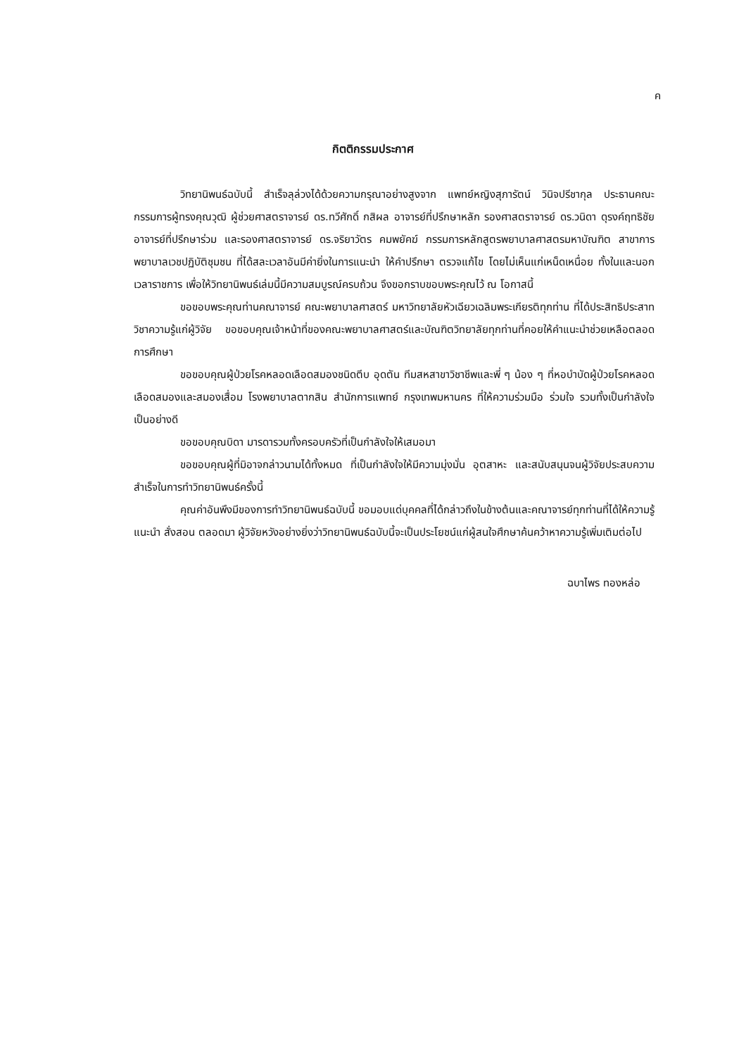ค
กิตติกรรมประกาศ
วิทยานิพนธ์ฉบับนี้ สำเร็จลุล่วงได้ด้วยความกรุณาอย่างสูงจาก แพทย์หญิงสุภารัตน์ วินิจปรีชากุล ประธานคณะกรรมการผู้ทรงคุณวุฒิ ผู้ช่วยศาสตราจารย์ ดร.ทวีศักดิ์ กสิผล อาจารย์ที่ปรึกษาหลัก รองศาสตราจารย์ ดร.วนิดา ดุรงค์ฤทธิชัย อาจารย์ที่ปรึกษาร่วม และรองศาสตราจารย์ ดร.จริยาวัตร คมพยัคฆ์ กรรมการหลักสูตรพยาบาลศาสตรมหาบัณฑิต สาขาการพยาบาลเวชปฏิบัติชุมชน ที่ได้สละเวลาอันมีค่ายิ่งในการแนะนำ ให้คำปรึกษา ตรวจแก้ไข โดยไม่เห็นแก่เหน็ดเหนื่อย ทั้งในและนอกเวลาราชการ เพื่อให้วิทยานิพนธ์เล่มนี้มีความสมบูรณ์ครบถ้วน จึงขอกราบขอบพระคุณไว้ ณ โอกาสนี้
ขอขอบพระคุณท่านคณาจารย์ คณะพยาบาลศาสตร์ มหาวิทยาลัยหัวเฉียวเฉลิมพระเกียรติทุกท่าน ที่ได้ประสิทธิประสาทวิชาความรู้แก่ผู้วิจัย ขอขอบคุณเจ้าหน้าที่ของคณะพยาบาลศาสตร์และบัณฑิตวิทยาลัยทุกท่านที่คอยให้คำแนะนำช่วยเหลือตลอดการศึกษา
ขอขอบคุณผู้ป่วยโรคหลอดเลือดสมองชนิดตีบ อุดตัน ทีมสหสาขาวิชาชีพและพี่ ๆ น้อง ๆ ที่หอบำบัดผู้ป่วยโรคหลอดเลือดสมองและสมองเสื่อม โรงพยาบาลตากสิน สำนักการแพทย์ กรุงเทพมหานคร ที่ให้ความร่วมมือ ร่วมใจ รวมทั้งเป็นกำลังใจเป็นอย่างดี
ขอขอบคุณบิดา มารดารวมทั้งครอบครัวที่เป็นกำลังใจให้เสมอมา
ขอขอบคุณผู้ที่มิอาจกล่าวนามได้ทั้งหมด ที่เป็นกำลังใจให้มีความมุ่งมั่น อุตสาหะ และสนับสนุนจนผู้วิจัยประสบความสำเร็จในการทำวิทยานิพนธ์ครั้งนี้
คุณค่าอันพึงมีของการทำวิทยานิพนธ์ฉบับนี้ ขอมอบแด่บุคคลที่ได้กล่าวถึงในข้างต้นและคณาจารย์ทุกท่านที่ได้ให้ความรู้ แนะนำ สั่งสอน ตลอดมา ผู้วิจัยหวังอย่างยิ่งว่าวิทยานิพนธ์ฉบับนี้จะเป็นประโยชน์แก่ผู้สนใจศึกษาค้นคว้าหาความรู้เพิ่มเติมต่อไป
ฉบาไพร ทองหล่อ